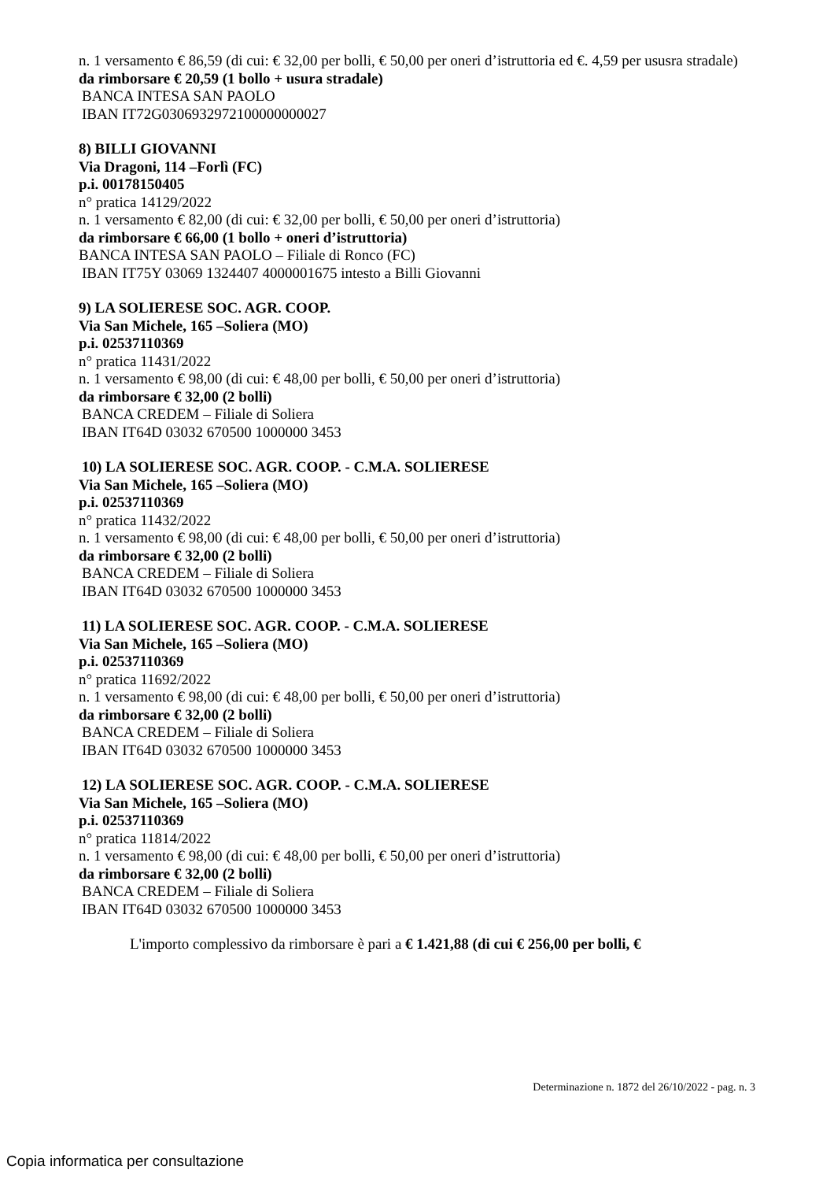n. 1 versamento € 86,59 (di cui: € 32,00 per bolli, € 50,00 per oneri d’istruttoria ed €. 4,59 per ususra stradale)
da rimborsare € 20,59 (1 bollo + usura stradale)
BANCA INTESA SAN PAOLO
IBAN IT72G0306932972100000000027
8) BILLI GIOVANNI
Via Dragoni, 114 –Forlì (FC)
p.i. 00178150405
n° pratica 14129/2022
n. 1 versamento € 82,00 (di cui: € 32,00 per bolli, € 50,00 per oneri d’istruttoria)
da rimborsare € 66,00 (1 bollo + oneri d’istruttoria)
BANCA INTESA SAN PAOLO – Filiale di Ronco (FC)
IBAN IT75Y 03069 1324407 4000001675 intesto a Billi Giovanni
9) LA SOLIERESE SOC. AGR. COOP.
Via San Michele, 165 –Soliera (MO)
p.i. 02537110369
n° pratica 11431/2022
n. 1 versamento € 98,00 (di cui: € 48,00 per bolli, € 50,00 per oneri d’istruttoria)
da rimborsare € 32,00 (2 bolli)
BANCA CREDEM – Filiale di Soliera
IBAN IT64D 03032 670500 1000000 3453
10) LA SOLIERESE SOC. AGR. COOP. - C.M.A. SOLIERESE
Via San Michele, 165 –Soliera (MO)
p.i. 02537110369
n° pratica 11432/2022
n. 1 versamento € 98,00 (di cui: € 48,00 per bolli, € 50,00 per oneri d’istruttoria)
da rimborsare € 32,00 (2 bolli)
BANCA CREDEM – Filiale di Soliera
IBAN IT64D 03032 670500 1000000 3453
11) LA SOLIERESE SOC. AGR. COOP. - C.M.A. SOLIERESE
Via San Michele, 165 –Soliera (MO)
p.i. 02537110369
n° pratica 11692/2022
n. 1 versamento € 98,00 (di cui: € 48,00 per bolli, € 50,00 per oneri d’istruttoria)
da rimborsare € 32,00 (2 bolli)
BANCA CREDEM – Filiale di Soliera
IBAN IT64D 03032 670500 1000000 3453
12) LA SOLIERESE SOC. AGR. COOP. - C.M.A. SOLIERESE
Via San Michele, 165 –Soliera (MO)
p.i. 02537110369
n° pratica 11814/2022
n. 1 versamento € 98,00 (di cui: € 48,00 per bolli, € 50,00 per oneri d’istruttoria)
da rimborsare € 32,00 (2 bolli)
BANCA CREDEM – Filiale di Soliera
IBAN IT64D 03032 670500 1000000 3453
L'importo complessivo da rimborsare è pari a € 1.421,88 (di cui € 256,00 per bolli, €
Determinazione n. 1872 del 26/10/2022 - pag. n. 3
Copia informatica per consultazione